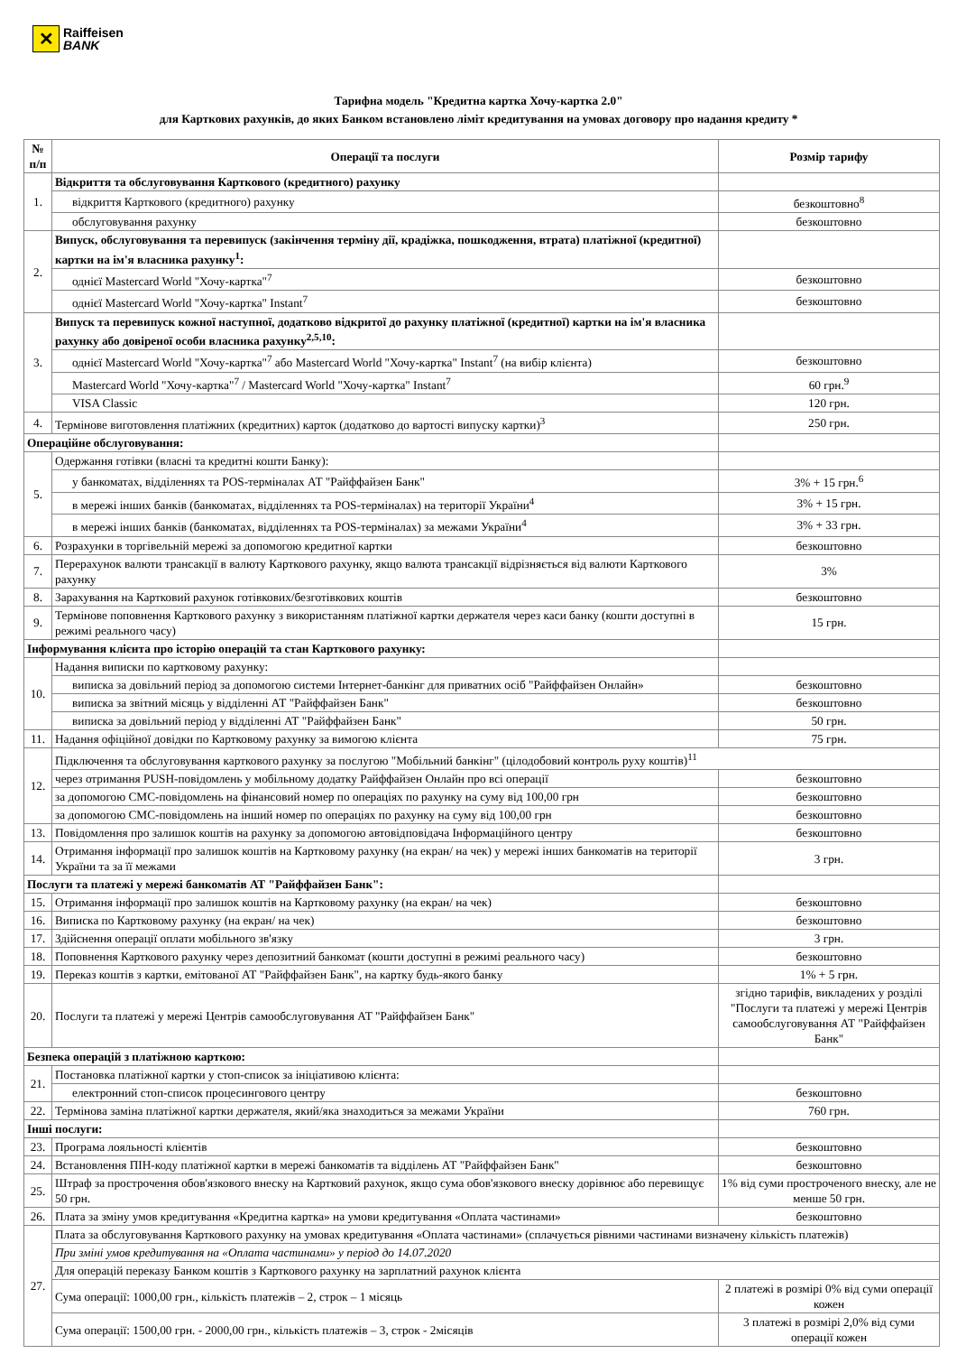✕
Raiffeisen
BANK
Тарифна модель "Кредитна картка Хочу-картка 2.0"
для Карткових рахунків, до яких Банком встановлено ліміт кредитування на умовах договору про надання кредиту *
| № п/п | Операції та послуги | Розмір тарифу |
| --- | --- | --- |
| 1. | Відкриття та обслуговування Карткового (кредитного) рахунку | |
| | відкриття Карткового (кредитного) рахунку | безкоштовно<sup>8</sup> |
| | обслуговування рахунку | безкоштовно |
| 2. | Випуск, обслуговування та перевипуск (закінчення терміну дії, крадіжка, пошкодження, втрата) платіжної (кредитної) картки на ім'я власника рахунку<sup>1</sup>: | |
| | однієї Mastercard World "Хочу-картка"<sup>7</sup> | безкоштовно |
| | однієї Mastercard World "Хочу-картка" Instant<sup>7</sup> | безкоштовно |
| 3. | Випуск та перевипуск кожної наступної, додатково відкритої до рахунку платіжної (кредитної) картки на ім'я власника рахунку або довіреної особи власника рахунку<sup>2,5,10</sup>: | |
| | однієї Mastercard World "Хочу-картка"<sup>7</sup> або Mastercard World "Хочу-картка" Instant<sup>7</sup> (на вибір клієнта) | безкоштовно |
| | Mastercard World "Хочу-картка"<sup>7</sup> / Mastercard World "Хочу-картка" Instant<sup>7</sup> | 60 грн.<sup>9</sup> |
| | VISA Classic | 120 грн. |
| 4. | Термінове виготовлення платіжних (кредитних) карток (додатково до вартості випуску картки)<sup>3</sup> | 250 грн. |
| Операційне обслуговування: | | |
| 5. | Одержання готівки (власні та кредитні кошти Банку): | |
| | у банкоматах, відділеннях та POS-терміналах АТ "Райффайзен Банк" | 3% + 15 грн.<sup>6</sup> |
| | в мережі інших банків (банкоматах, відділеннях та POS-терміналах) на території України<sup>4</sup> | 3% + 15 грн. |
| | в мережі інших банків (банкоматах, відділеннях та POS-терміналах) за межами України<sup>4</sup> | 3% + 33 грн. |
| 6. | Розрахунки в торгівельній мережі за допомогою кредитної картки | безкоштовно |
| 7. | Перерахунок валюти трансакції в валюту Карткового рахунку, якщо валюта трансакції відрізняється від валюти Карткового рахунку | 3% |
| 8. | Зарахування на Картковий рахунок готівкових/безготівкових коштів | безкоштовно |
| 9. | Термінове поповнення Карткового рахунку з використанням платіжної картки держателя через каси банку (кошти доступні в режимі реального часу) | 15 грн. |
| Інформування клієнта про історію операцій та стан Карткового рахунку: | | |
| 10. | Надання виписки по картковому рахунку: | |
| | виписка за довільний період за допомогою системи Інтернет-банкінг для приватних осіб "Райффайзен Онлайн» | безкоштовно |
| | виписка за звітний місяць у відділенні АТ "Райффайзен Банк" | безкоштовно |
| | виписка за довільний період у відділенні АТ "Райффайзен Банк" | 50 грн. |
| 11. | Надання офіційної довідки по Картковому рахунку за вимогою клієнта | 75 грн. |
| 12. | Підключення та обслуговування карткового рахунку за послугою "Мобільний банкінг" (цілодобовий контроль руху коштів)<sup>11</sup> | |
| | через отримання PUSH-повідомлень у мобільному додатку Райффайзен Онлайн про всі операції | безкоштовно |
| | за допомогою СМС-повідомлень на фінансовий номер по операціях по рахунку на суму від 100,00 грн | безкоштовно |
| | за допомогою СМС-повідомлень на інший номер по операціях по рахунку на суму від 100,00 грн | безкоштовно |
| 13. | Повідомлення про залишок коштів на рахунку за допомогою автовідповідача Інформаційного центру | безкоштовно |
| 14. | Отримання інформації про залишок коштів на Картковому рахунку (на екран/ на чек) у мережі інших банкоматів на території України та за її межами | 3 грн. |
| Послуги та платежі у мережі банкоматів АТ "Райффайзен Банк": | | |
| 15. | Отримання інформації про залишок коштів на Картковому рахунку (на екран/ на чек) | безкоштовно |
| 16. | Виписка по Картковому рахунку (на екран/ на чек) | безкоштовно |
| 17. | Здійснення операції оплати мобільного зв'язку | 3 грн. |
| 18. | Поповнення Карткового рахунку через депозитний банкомат (кошти доступні в режимі реального часу) | безкоштовно |
| 19. | Переказ коштів з картки, емітованої АТ "Райффайзен Банк", на картку будь-якого банку | 1% + 5 грн. |
| 20. | Послуги та платежі у мережі Центрів самообслуговування АТ "Райффайзен Банк" | згідно тарифів, викладених у розділі "Послуги та платежі у мережі Центрів самообслуговування АТ "Райффайзен Банк" |
| Безпека операцій з платіжною карткою: | | |
| 21. | Постановка платіжної картки у стоп-список за ініціативою клієнта: | |
| | електронний стоп-список процесингового центру | безкоштовно |
| 22. | Термінова заміна платіжної картки держателя, який/яка знаходиться за межами України | 760 грн. |
| Інші послуги: | | |
| 23. | Програма лояльності клієнтів | безкоштовно |
| 24. | Встановлення ПІН-коду платіжної картки в мережі банкоматів та відділень АТ "Райффайзен Банк" | безкоштовно |
| 25. | Штраф за прострочення обов'язкового внеску на Картковий рахунок, якщо сума обов'язкового внеску дорівнює або перевищує 50 грн. | 1% від суми простроченого внеску, але не менше 50 грн. |
| 26. | Плата за зміну умов кредитування «Кредитна картка» на умови кредитування «Оплата частинами» | безкоштовно |
| 27. | Плата за обслуговування Карткового рахунку на умовах кредитування «Оплата частинами» (сплачується рівними частинами визначену кількість платежів) | |
| | При зміні умов кредитування на «Оплата частинами» у період до 14.07.2020 | |
| | Для операцій переказу Банком коштів з Карткового рахунку на зарплатний рахунок клієнта | |
| | Сума операції: 1000,00 грн., кількість платежів – 2, строк – 1 місяць | 2 платежі в розмірі 0% від суми операції кожен |
| | Сума операції: 1500,00 грн. - 2000,00 грн., кількість платежів – 3, строк - 2місяців | 3 платежі в розмірі 2,0% від суми операції кожен |